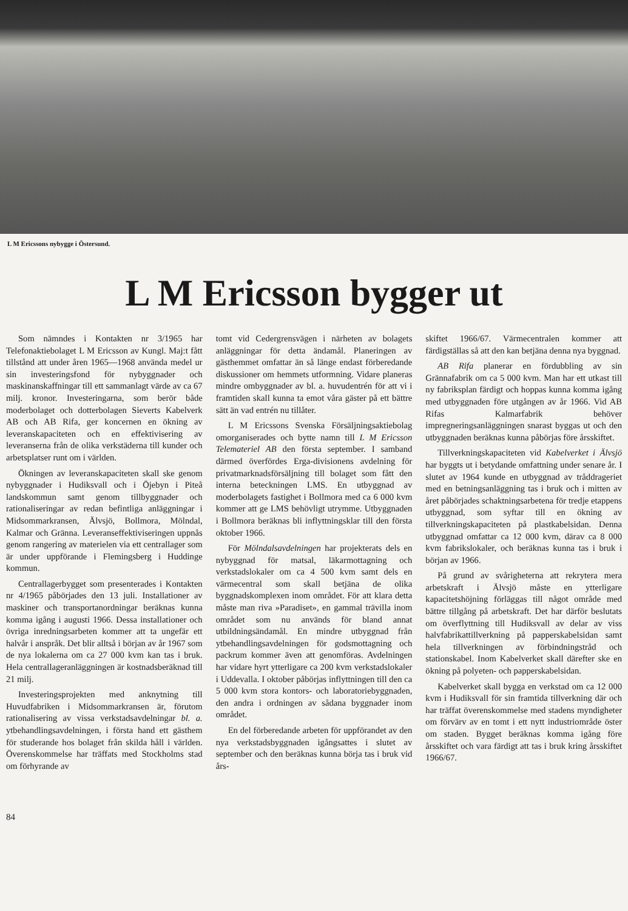L M Ericssons nybygge i Östersund.
L M Ericsson bygger ut
Som nämndes i Kontakten nr 3/1965 har Telefonaktiebolaget L M Ericsson av Kungl. Maj:t fått tillstånd att under åren 1965—1968 använda medel ur sin investeringsfond för nybyggnader och maskinanskaffningar till ett sammanlagt värde av ca 67 milj. kronor. Investeringarna, som berör både moderbolaget och dotterbolagen Sieverts Kabelverk AB och AB Rifa, ger koncernen en ökning av leveranskapaciteten och en effektivisering av leveranserna från de olika verkstäderna till kunder och arbetsplatser runt om i världen.
Ökningen av leveranskapaciteten skall ske genom nybyggnader i Hudiksvall och i Öjebyn i Piteå landskommun samt genom tillbyggnader och rationaliseringar av redan befintliga anläggningar i Midsommarkransen, Älvsjö, Bollmora, Mölndal, Kalmar och Gränna. Leveranseffektiviseringen uppnås genom rangering av materielen via ett centrallager som är under uppförande i Flemingsberg i Huddinge kommun.
Centrallagerbygget som presenterades i Kontakten nr 4/1965 påbörjades den 13 juli. Installationer av maskiner och transportanordningar beräknas kunna komma igång i augusti 1966. Dessa installationer och övriga inredningsarbeten kommer att ta ungefär ett halvår i anspråk. Det blir alltså i början av år 1967 som de nya lokalerna om ca 27 000 kvm kan tas i bruk. Hela centrallageranläggningen är kostnadsberäknad till 21 milj.
Investeringsprojekten med anknytning till Huvudfabriken i Midsommarkransen är, förutom rationalisering av vissa verkstadsavdelningar bl. a. ytbehandlingsavdelningen, i första hand ett gästhem för studerande hos bolaget från skilda håll i världen. Överenskommelse har träffats med Stockholms stad om förhyrande av
tomt vid Cedergrensvägen i närheten av bolagets anläggningar för detta ändamål. Planeringen av gästhemmet omfattar än så länge endast förberedande diskussioner om hemmets utformning. Vidare planeras mindre ombyggnader av bl. a. huvudentrén för att vi i framtiden skall kunna ta emot våra gäster på ett bättre sätt än vad entrén nu tillåter.
L M Ericssons Svenska Försäljningsaktiebolag omorganiserades och bytte namn till L M Ericsson Telemateriel AB den första september. I samband därmed överfördes Erga-divisionens avdelning för privatmarknadsförsäljning till bolaget som fått den interna beteckningen LMS. En utbyggnad av moderbolagets fastighet i Bollmora med ca 6 000 kvm kommer att ge LMS behövligt utrymme. Utbyggnaden i Bollmora beräknas bli inflyttningsklar till den första oktober 1966.
För Mölndalsavdelningen har projekterats dels en nybyggnad för matsal, läkarmottagning och verkstadslokaler om ca 4 500 kvm samt dels en värmecentral som skall betjäna de olika byggnadskomplexen inom området. För att klara detta måste man riva »Paradiset», en gammal trävilla inom området som nu används för bland annat utbildningsändamål. En mindre utbyggnad från ytbehandlingsavdelningen för godsmottagning och packrum kommer även att genomföras. Avdelningen har vidare hyrt ytterligare ca 200 kvm verkstadslokaler i Uddevalla. I oktober påbörjas inflyttningen till den ca 5 000 kvm stora kontors- och laboratoriebyggnaden, den andra i ordningen av sådana byggnader inom området.
En del förberedande arbeten för uppförandet av den nya verkstadsbyggnaden igångsattes i slutet av september och den beräknas kunna börja tas i bruk vid års-
skiftet 1966/67. Värmecentralen kommer att färdigställas så att den kan betjäna denna nya byggnad.
AB Rifa planerar en fördubbling av sin Grännafabrik om ca 5 000 kvm. Man har ett utkast till ny fabriksplan färdigt och hoppas kunna komma igång med utbyggnaden före utgången av år 1966. Vid AB Rifas Kalmarfabrik behöver impregneringsanläggningen snarast byggas ut och den utbyggnaden beräknas kunna påbörjas före årsskiftet.
Tillverkningskapaciteten vid Kabelverket i Älvsjö har byggts ut i betydande omfattning under senare år. I slutet av 1964 kunde en utbyggnad av tråddrageriet med en betningsanläggning tas i bruk och i mitten av året påbörjades schaktningsarbetena för tredje etappens utbyggnad, som syftar till en ökning av tillverkningskapaciteten på plastkabelsidan. Denna utbyggnad omfattar ca 12 000 kvm, därav ca 8 000 kvm fabrikslokaler, och beräknas kunna tas i bruk i början av 1966.
På grund av svårigheterna att rekrytera mera arbetskraft i Älvsjö måste en ytterligare kapacitetshöjning förläggas till något område med bättre tillgång på arbetskraft. Det har därför beslutats om överflyttning till Hudiksvall av delar av viss halvfabrikattillverkning på papperskabelsidan samt hela tillverkningen av förbindningstråd och stationskabel. Inom Kabelverket skall därefter ske en ökning på polyeten- och papperskabelsidan.
Kabelverket skall bygga en verkstad om ca 12 000 kvm i Hudiksvall för sin framtida tillverkning där och har träffat överenskommelse med stadens myndigheter om förvärv av en tomt i ett nytt industriområde öster om staden. Bygget beräknas komma igång före årsskiftet och vara färdigt att tas i bruk kring årsskiftet 1966/67.
84